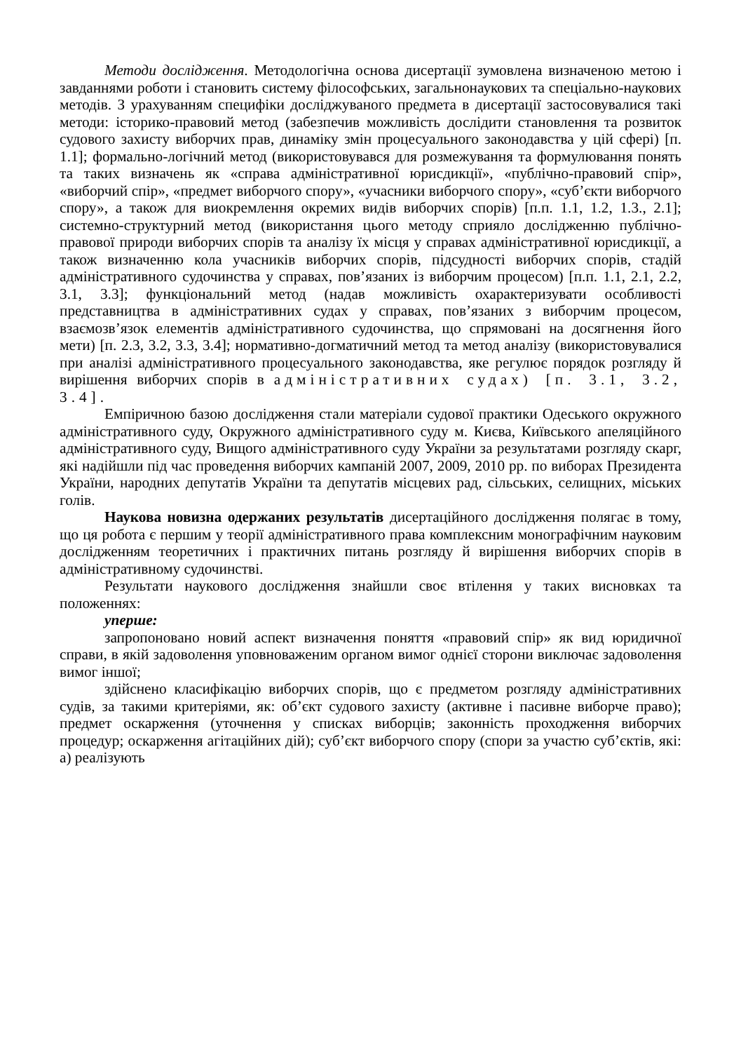Методи дослідження. Методологічна основа дисертації зумовлена визначеною метою і завданнями роботи і становить систему філософських, загальнонаукових та спеціально-наукових методів. З урахуванням специфіки досліджуваного предмета в дисертації застосовувалися такі методи: історико-правовий метод (забезпечив можливість дослідити становлення та розвиток судового захисту виборчих прав, динаміку змін процесуального законодавства у цій сфері) [п. 1.1]; формально-логічний метод (використовувався для розмежування та формулювання понять та таких визначень як «справа адміністративної юрисдикції», «публічно-правовий спір», «виборчий спір», «предмет виборчого спору», «учасники виборчого спору», «суб’єкти виборчого спору», а також для виокремлення окремих видів виборчих спорів) [п.п. 1.1, 1.2, 1.3., 2.1]; системно-структурний метод (використання цього методу сприяло дослідженню публічно-правової природи виборчих спорів та аналізу їх місця у справах адміністративної юрисдикції, а також визначенню кола учасників виборчих спорів, підсудності виборчих спорів, стадій адміністративного судочинства у справах, пов’язаних із виборчим процесом) [п.п. 1.1, 2.1, 2.2, 3.1, 3.3]; функціональний метод (надав можливість охарактеризувати особливості представництва в адміністративних судах у справах, пов’язаних з виборчим процесом, взаємозв’язок елементів адміністративного судочинства, що спрямовані на досягнення його мети) [п. 2.3, 3.2, 3.3, 3.4]; нормативно-догматичний метод та метод аналізу (використовувалися при аналізі адміністративного процесуального законодавства, яке регулює порядок розгляду й вирішення виборчих спорів в адміністративних судах) [п. 3.1, 3.2, 3.4].
Емпіричною базою дослідження стали матеріали судової практики Одеського окружного адміністративного суду, Окружного адміністративного суду м. Києва, Київського апеляційного адміністративного суду, Вищого адміністративного суду України за результатами розгляду скарг, які надійшли під час проведення виборчих кампаній 2007, 2009, 2010 рр. по виборах Президента України, народних депутатів України та депутатів місцевих рад, сільських, селищних, міських голів.
Наукова новизна одержаних результатів дисертаційного дослідження полягає в тому, що ця робота є першим у теорії адміністративного права комплексним монографічним науковим дослідженням теоретичних і практичних питань розгляду й вирішення виборчих спорів в адміністративному судочинстві.
Результати наукового дослідження знайшли своє втілення у таких висновках та положеннях:
уперше:
запропоновано новий аспект визначення поняття «правовий спір» як вид юридичної справи, в якій задоволення уповноваженим органом вимог однієї сторони виключає задоволення вимог іншої;
здійснено класифікацію виборчих спорів, що є предметом розгляду адміністративних судів, за такими критеріями, як: об’єкт судового захисту (активне і пасивне виборче право); предмет оскарження (уточнення у списках виборців; законність проходження виборчих процедур; оскарження агітаційних дій); суб’єкт виборчого спору (спори за участю суб’єктів, які: а) реалізують